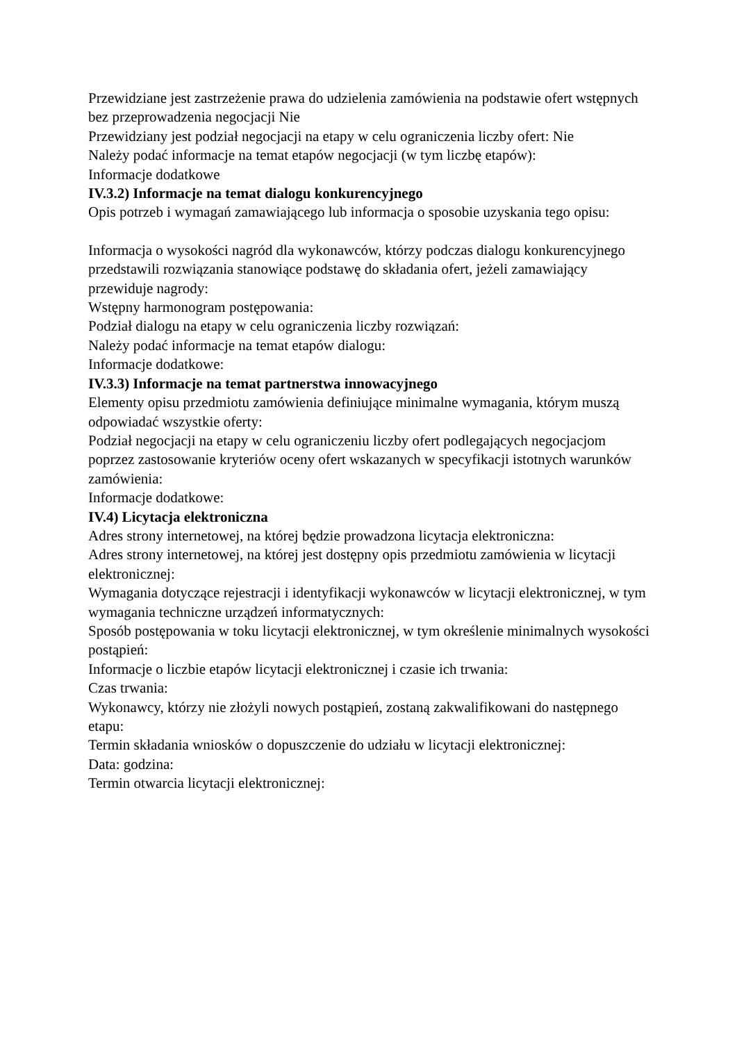Przewidziane jest zastrzeżenie prawa do udzielenia zamówienia na podstawie ofert wstępnych bez przeprowadzenia negocjacji Nie
Przewidziany jest podział negocjacji na etapy w celu ograniczenia liczby ofert: Nie
Należy podać informacje na temat etapów negocjacji (w tym liczbę etapów):
Informacje dodatkowe
IV.3.2) Informacje na temat dialogu konkurencyjnego
Opis potrzeb i wymagań zamawiającego lub informacja o sposobie uzyskania tego opisu:
Informacja o wysokości nagród dla wykonawców, którzy podczas dialogu konkurencyjnego przedstawili rozwiązania stanowiące podstawę do składania ofert, jeżeli zamawiający przewiduje nagrody:
Wstępny harmonogram postępowania:
Podział dialogu na etapy w celu ograniczenia liczby rozwiązań:
Należy podać informacje na temat etapów dialogu:
Informacje dodatkowe:
IV.3.3) Informacje na temat partnerstwa innowacyjnego
Elementy opisu przedmiotu zamówienia definiujące minimalne wymagania, którym muszą odpowiadać wszystkie oferty:
Podział negocjacji na etapy w celu ograniczeniu liczby ofert podlegających negocjacjom poprzez zastosowanie kryteriów oceny ofert wskazanych w specyfikacji istotnych warunków zamówienia:
Informacje dodatkowe:
IV.4) Licytacja elektroniczna
Adres strony internetowej, na której będzie prowadzona licytacja elektroniczna:
Adres strony internetowej, na której jest dostępny opis przedmiotu zamówienia w licytacji elektronicznej:
Wymagania dotyczące rejestracji i identyfikacji wykonawców w licytacji elektronicznej, w tym wymagania techniczne urządzeń informatycznych:
Sposób postępowania w toku licytacji elektronicznej, w tym określenie minimalnych wysokości postąpień:
Informacje o liczbie etapów licytacji elektronicznej i czasie ich trwania:
Czas trwania:
Wykonawcy, którzy nie złożyli nowych postąpień, zostaną zakwalifikowani do następnego etapu:
Termin składania wniosków o dopuszczenie do udziału w licytacji elektronicznej:
Data: godzina:
Termin otwarcia licytacji elektronicznej: